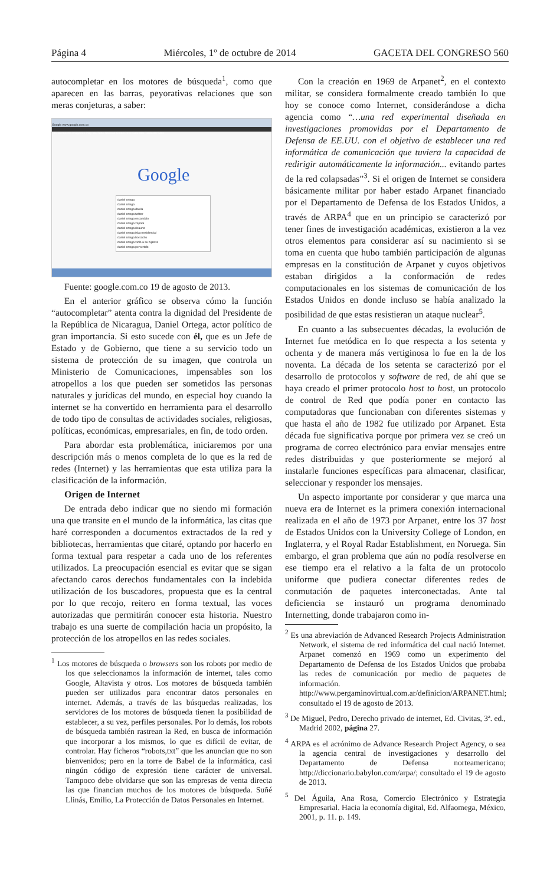Página 4 Miércoles, 1º de octubre de 2014 GACETA DEL CONGRESO 560
autocompletar en los motores de búsqueda<sup>1</sup>, como que aparecen en las barras, peyorativas relaciones que son meras conjeturas, a saber:
Google www.google.com.co
+Tú Búsqueda Imágenes Play YouTube Noticias Gmail Drive Calendar Traductor Más
Google
daniel ortega
daniel ortega
daniel ortega davila
daniel ortega twitter
daniel ortega escandalo
daniel ortega zapata
daniel ortega ricaurte
daniel ortega isla presidencial
daniel ortega borracho
daniel ortega violo a su hijastra
daniel ortega pervertido
Fuente: google.com.co 19 de agosto de 2013.
En el anterior gráfico se observa cómo la función “autocompletar” atenta contra la dignidad del Presidente de la República de Nicaragua, Daniel Ortega, actor político de gran importancia. Si esto sucede con él, que es un Jefe de Estado y de Gobierno, que tiene a su servicio todo un sistema de protección de su imagen, que controla un Ministerio de Comunicaciones, impensables son los atropellos a los que pueden ser sometidos las personas naturales y jurídicas del mundo, en especial hoy cuando la internet se ha convertido en herramienta para el desarrollo de todo tipo de consultas de actividades sociales, religiosas, políticas, económicas, empresariales, en fin, de todo orden.
Para abordar esta problemática, iniciaremos por una descripción más o menos completa de lo que es la red de redes (Internet) y las herramientas que esta utiliza para la clasificación de la información.
Origen de Internet
De entrada debo indicar que no siendo mi formación una que transite en el mundo de la informática, las citas que haré corresponden a documentos extractados de la red y bibliotecas, herramientas que citaré, optando por hacerlo en forma textual para respetar a cada uno de los referentes utilizados. La preocupación esencial es evitar que se sigan afectando caros derechos fundamentales con la indebida utilización de los buscadores, propuesta que es la central por lo que recojo, reitero en forma textual, las voces autorizadas que permitirán conocer esta historia. Nuestro trabajo es una suerte de compilación hacia un propósito, la protección de los atropellos en las redes sociales.
<sup>1</sup> Los motores de búsqueda o browsers son los robots por medio de los que seleccionamos la información de internet, tales como Google, Altavista y otros. Los motores de búsqueda también pueden ser utilizados para encontrar datos personales en internet. Además, a través de las búsquedas realizadas, los servidores de los motores de búsqueda tienen la posibilidad de establecer, a su vez, perfiles personales. Por lo demás, los robots de búsqueda también rastrean la Red, en busca de información que incorporar a los mismos, lo que es difícil de evitar, de controlar. Hay ficheros “robots,txt” que les anuncian que no son bienvenidos; pero en la torre de Babel de la informática, casi ningún código de expresión tiene carácter de universal. Tampoco debe olvidarse que son las empresas de venta directa las que financian muchos de los motores de búsqueda. Suñé Llinás, Emilio, La Protección de Datos Personales en Internet.
Con la creación en 1969 de Arpanet<sup>2</sup>, en el contexto militar, se considera formalmente creado también lo que hoy se conoce como Internet, considerándose a dicha agencia como “…una red experimental diseñada en investigaciones promovidas por el Departamento de Defensa de EE.UU. con el objetivo de establecer una red informática de comunicación que tuviera la capacidad de redirigir automáticamente la información... evitando partes de la red colapsadas”<sup>3</sup>. Si el origen de Internet se considera básicamente militar por haber estado Arpanet financiado por el Departamento de Defensa de los Estados Unidos, a través de ARPA<sup>4</sup> que en un principio se caracterizó por tener fines de investigación académicas, existieron a la vez otros elementos para considerar así su nacimiento si se toma en cuenta que hubo también participación de algunas empresas en la constitución de Arpanet y cuyos objetivos estaban dirigidos a la conformación de redes computacionales en los sistemas de comunicación de los Estados Unidos en donde incluso se había analizado la posibilidad de que estas resistieran un ataque nuclear<sup>5</sup>.
En cuanto a las subsecuentes décadas, la evolución de Internet fue metódica en lo que respecta a los setenta y ochenta y de manera más vertiginosa lo fue en la de los noventa. La década de los setenta se caracterizó por el desarrollo de protocolos y software de red, de ahí que se haya creado el primer protocolo host to host, un protocolo de control de Red que podía poner en contacto las computadoras que funcionaban con diferentes sistemas y que hasta el año de 1982 fue utilizado por Arpanet. Esta década fue significativa porque por primera vez se creó un programa de correo electrónico para enviar mensajes entre redes distribuidas y que posteriormente se mejoró al instalarle funciones específicas para almacenar, clasificar, seleccionar y responder los mensajes.
Un aspecto importante por considerar y que marca una nueva era de Internet es la primera conexión internacional realizada en el año de 1973 por Arpanet, entre los 37 host de Estados Unidos con la University College of London, en Inglaterra, y el Royal Radar Establishment, en Noruega. Sin embargo, el gran problema que aún no podía resolverse en ese tiempo era el relativo a la falta de un protocolo uniforme que pudiera conectar diferentes redes de conmutación de paquetes interconectadas. Ante tal deficiencia se instauró un programa denominado Internetting, donde trabajaron como in-
<sup>2</sup> Es una abreviación de Advanced Research Projects Administration Network, el sistema de red informática del cual nació Internet. Arpanet comenzó en 1969 como un experimento del Departamento de Defensa de los Estados Unidos que probaba las redes de comunicación por medio de paquetes de información. http://www.pergaminovirtual.com.ar/definicion/ARPANET.html; consultado el 19 de agosto de 2013.
<sup>3</sup> De Miguel, Pedro, Derecho privado de internet, Ed. Civitas, 3ª. ed., Madrid 2002, página 27.
<sup>4</sup> ARPA es el acrónimo de Advance Research Project Agency, o sea la agencia central de investigaciones y desarrollo del Departamento de Defensa norteamericano; http://diccionario.babylon.com/arpa/; consultado el 19 de agosto de 2013.
<sup>5</sup> Del Águila, Ana Rosa, Comercio Electrónico y Estrategia Empresarial. Hacia la economía digital, Ed. Alfaomega, México, 2001, p. 11. p. 149.